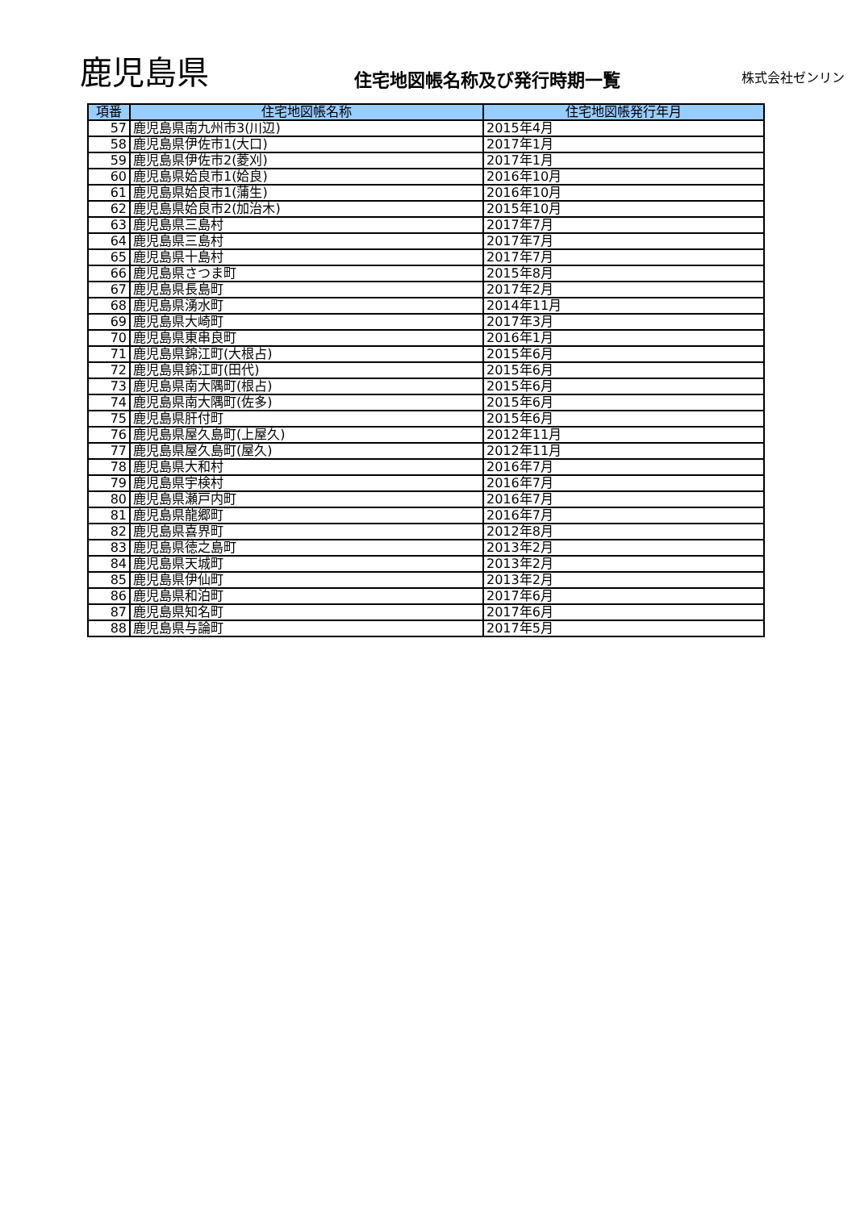鹿児島県
住宅地図帳名称及び発行時期一覧
株式会社ゼンリン
| 項番 | 住宅地図帳名称 | 住宅地図帳発行年月 |
| --- | --- | --- |
| 57 | 鹿児島県南九州市3(川辺) | 2015年4月 |
| 58 | 鹿児島県伊佐市1(大口) | 2017年1月 |
| 59 | 鹿児島県伊佐市2(菱刈) | 2017年1月 |
| 60 | 鹿児島県姶良市1(姶良) | 2016年10月 |
| 61 | 鹿児島県姶良市1(蒲生) | 2016年10月 |
| 62 | 鹿児島県姶良市2(加治木) | 2015年10月 |
| 63 | 鹿児島県三島村 | 2017年7月 |
| 64 | 鹿児島県三島村 | 2017年7月 |
| 65 | 鹿児島県十島村 | 2017年7月 |
| 66 | 鹿児島県さつま町 | 2015年8月 |
| 67 | 鹿児島県長島町 | 2017年2月 |
| 68 | 鹿児島県湧水町 | 2014年11月 |
| 69 | 鹿児島県大崎町 | 2017年3月 |
| 70 | 鹿児島県東串良町 | 2016年1月 |
| 71 | 鹿児島県錦江町(大根占) | 2015年6月 |
| 72 | 鹿児島県錦江町(田代) | 2015年6月 |
| 73 | 鹿児島県南大隅町(根占) | 2015年6月 |
| 74 | 鹿児島県南大隅町(佐多) | 2015年6月 |
| 75 | 鹿児島県肝付町 | 2015年6月 |
| 76 | 鹿児島県屋久島町(上屋久) | 2012年11月 |
| 77 | 鹿児島県屋久島町(屋久) | 2012年11月 |
| 78 | 鹿児島県大和村 | 2016年7月 |
| 79 | 鹿児島県宇検村 | 2016年7月 |
| 80 | 鹿児島県瀬戸内町 | 2016年7月 |
| 81 | 鹿児島県龍郷町 | 2016年7月 |
| 82 | 鹿児島県喜界町 | 2012年8月 |
| 83 | 鹿児島県徳之島町 | 2013年2月 |
| 84 | 鹿児島県天城町 | 2013年2月 |
| 85 | 鹿児島県伊仙町 | 2013年2月 |
| 86 | 鹿児島県和泊町 | 2017年6月 |
| 87 | 鹿児島県知名町 | 2017年6月 |
| 88 | 鹿児島県与論町 | 2017年5月 |